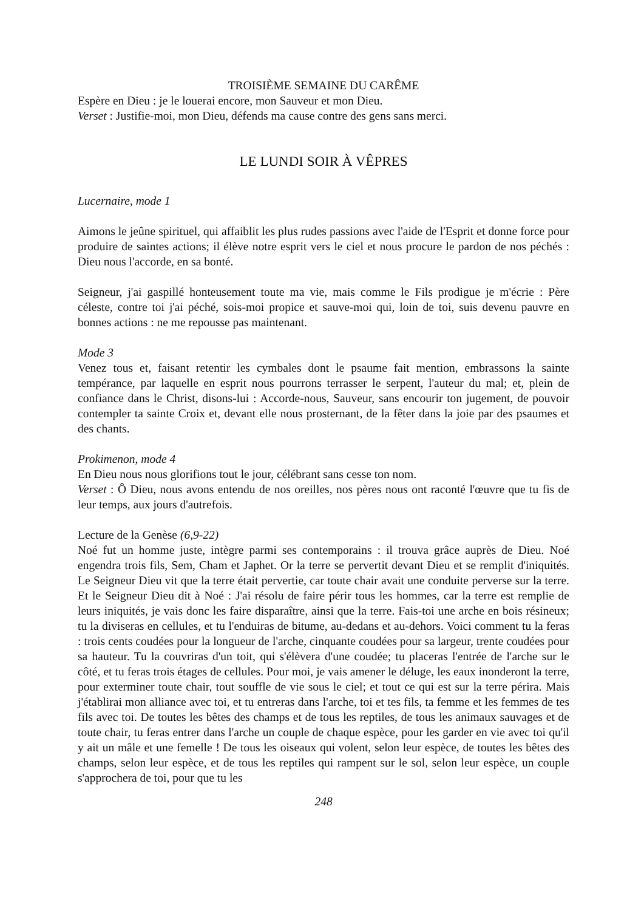TROISIÈME SEMAINE DU CARÊME
Espère en Dieu : je le louerai encore, mon Sauveur et mon Dieu.
Verset : Justifie-moi, mon Dieu, défends ma cause contre des gens sans merci.
LE LUNDI SOIR À VÊPRES
Lucernaire, mode 1
Aimons le jeûne spirituel, qui affaiblit les plus rudes passions avec l'aide de l'Esprit et donne force pour produire de saintes actions; il élève notre esprit vers le ciel et nous procure le pardon de nos péchés : Dieu nous l'accorde, en sa bonté.
Seigneur, j'ai gaspillé honteusement toute ma vie, mais comme le Fils prodigue je m'écrie : Père céleste, contre toi j'ai péché, sois-moi propice et sauve-moi qui, loin de toi, suis devenu pauvre en bonnes actions : ne me repousse pas maintenant.
Mode 3
Venez tous et, faisant retentir les cymbales dont le psaume fait mention, embrassons la sainte tempérance, par laquelle en esprit nous pourrons terrasser le serpent, l'auteur du mal; et, plein de confiance dans le Christ, disons-lui : Accorde-nous, Sauveur, sans encourir ton jugement, de pouvoir contempler ta sainte Croix et, devant elle nous prosternant, de la fêter dans la joie par des psaumes et des chants.
Prokimenon, mode 4
En Dieu nous nous glorifions tout le jour, célébrant sans cesse ton nom.
Verset : Ô Dieu, nous avons entendu de nos oreilles, nos pères nous ont raconté l'œuvre que tu fis de leur temps, aux jours d'autrefois.
Lecture de la Genèse (6,9-22)
Noé fut un homme juste, intègre parmi ses contemporains : il trouva grâce auprès de Dieu. Noé engendra trois fils, Sem, Cham et Japhet. Or la terre se pervertit devant Dieu et se remplit d'iniquités. Le Seigneur Dieu vit que la terre était pervertie, car toute chair avait une conduite perverse sur la terre. Et le Seigneur Dieu dit à Noé : J'ai résolu de faire périr tous les hommes, car la terre est remplie de leurs iniquités, je vais donc les faire disparaître, ainsi que la terre. Fais-toi une arche en bois résineux; tu la diviseras en cellules, et tu l'enduiras de bitume, au-dedans et au-dehors. Voici comment tu la feras : trois cents coudées pour la longueur de l'arche, cinquante coudées pour sa largeur, trente coudées pour sa hauteur. Tu la couvriras d'un toit, qui s'élèvera d'une coudée; tu placeras l'entrée de l'arche sur le côté, et tu feras trois étages de cellules. Pour moi, je vais amener le déluge, les eaux inonderont la terre, pour exterminer toute chair, tout souffle de vie sous le ciel; et tout ce qui est sur la terre périra. Mais j'établirai mon alliance avec toi, et tu entreras dans l'arche, toi et tes fils, ta femme et les femmes de tes fils avec toi. De toutes les bêtes des champs et de tous les reptiles, de tous les animaux sauvages et de toute chair, tu feras entrer dans l'arche un couple de chaque espèce, pour les garder en vie avec toi qu'il y ait un mâle et une femelle ! De tous les oiseaux qui volent, selon leur espèce, de toutes les bêtes des champs, selon leur espèce, et de tous les reptiles qui rampent sur le sol, selon leur espèce, un couple s'approchera de toi, pour que tu les
248